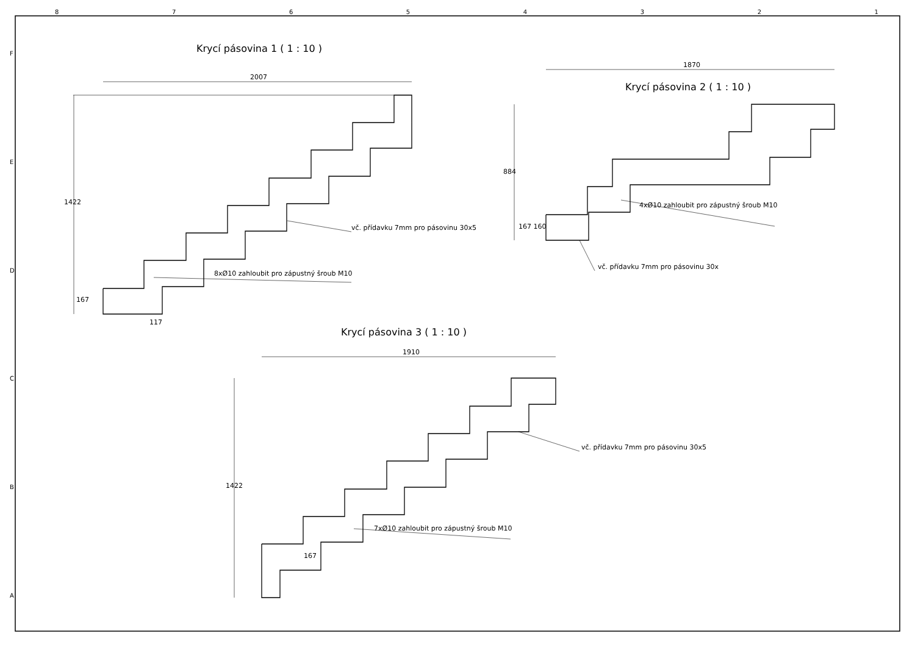Krycí pásovina 1 ( 1 : 10 )
Krycí pásovina 2 ( 1 : 10 )
Krycí pásovina 3 ( 1 : 10 )
2007
1870
1910
1422
1422
884
167
117
167 160
167
vč. přídavku 7mm pro pásovinu 30x5
8xØ10 zahloubit pro zápustný šroub M10
4xØ10 zahloubit pro zápustný šroub M10
vč. přídavku 7mm pro pásovinu 30x
vč. přídavku 7mm pro pásovinu 30x5
7xØ10 zahloubit pro zápustný šroub M10
8 7 6 5 4 3 2 1
F
E
D
C
B
A